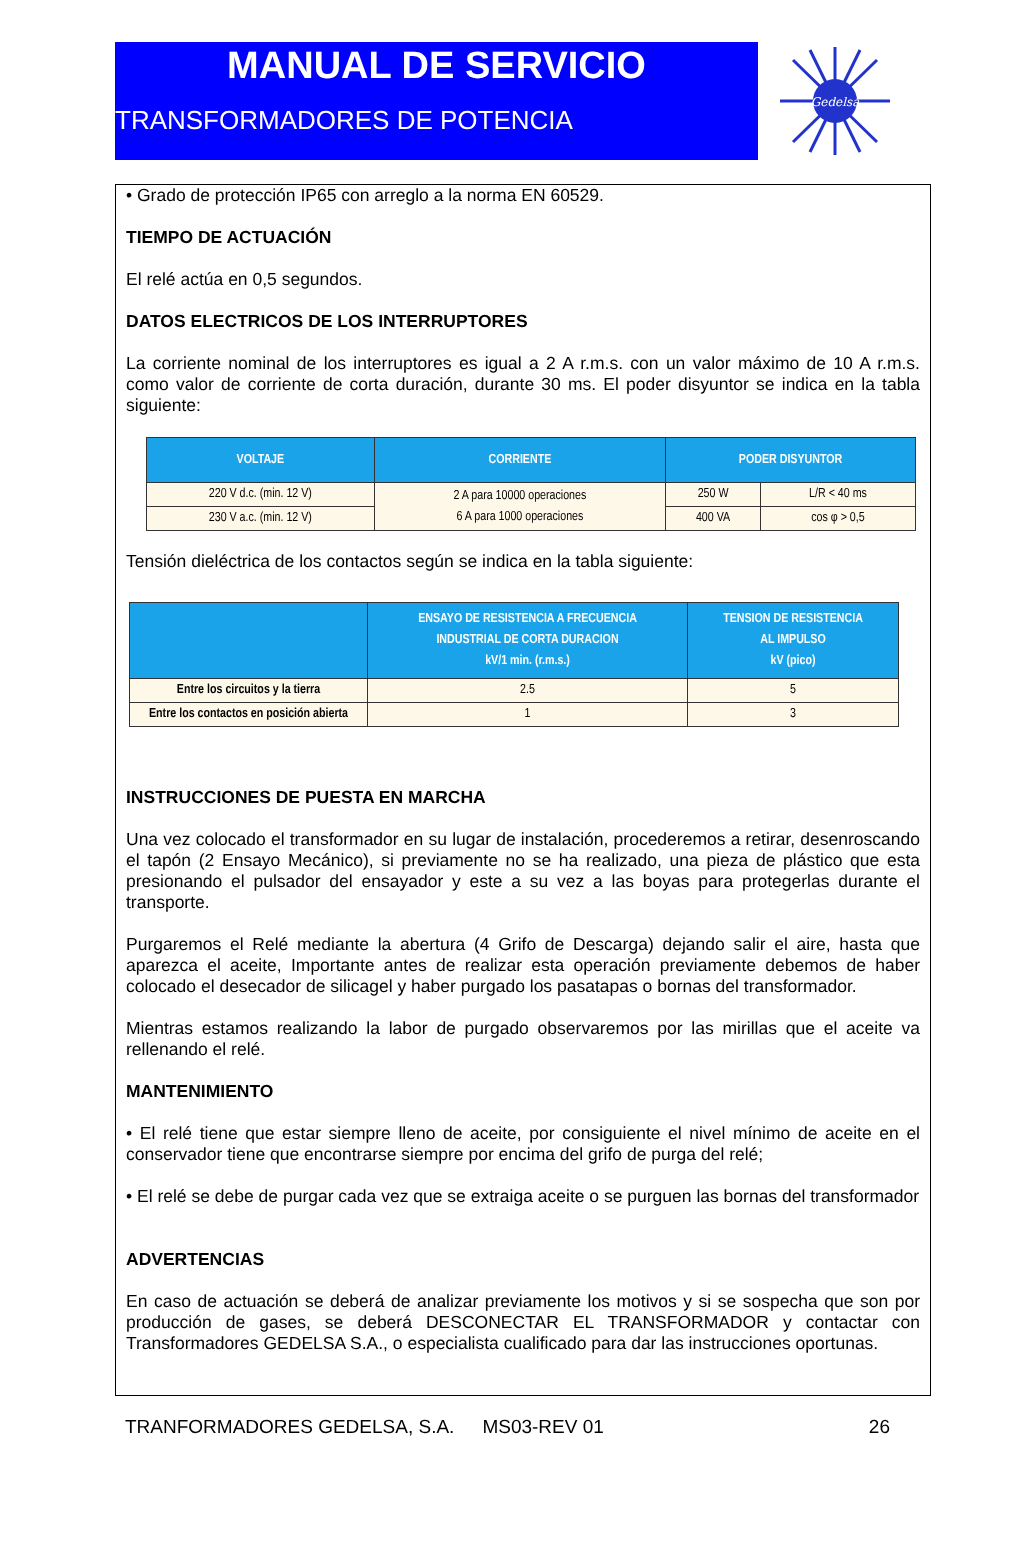MANUAL DE SERVICIO
TRANSFORMADORES DE POTENCIA
Gedelsa
• Grado de protección IP65 con arreglo a la norma EN 60529.
TIEMPO DE ACTUACIÓN
El relé actúa en 0,5 segundos.
DATOS ELECTRICOS DE LOS INTERRUPTORES
La corriente nominal de los interruptores es igual a 2 A r.m.s. con un valor máximo de 10 A r.m.s. como valor de corriente de corta duración, durante 30 ms. El poder disyuntor se indica en la tabla siguiente:
| VOLTAJE | CORRIENTE | PODER DISYUNTOR | |
| --- | --- | --- | --- |
| 220 V d.c. (min. 12 V) | 2 A para 10000 operaciones 6 A para 1000 operaciones | 250 W | L/R < 40 ms |
| 230 V a.c. (min. 12 V) | | 400 VA | cos φ > 0,5 |
Tensión dieléctrica de los contactos según se indica en la tabla siguiente:
| | ENSAYO DE RESISTENCIA A FRECUENCIA INDUSTRIAL DE CORTA DURACION kV/1 min. (r.m.s.) | TENSION DE RESISTENCIA AL IMPULSO kV (pico) |
| --- | --- | --- |
| Entre los circuitos y la tierra | 2.5 | 5 |
| Entre los contactos en posición abierta | 1 | 3 |
INSTRUCCIONES DE PUESTA EN MARCHA
Una vez colocado el transformador en su lugar de instalación, procederemos a retirar, desenroscando el tapón (2 Ensayo Mecánico), si previamente no se ha realizado, una pieza de plástico que esta presionando el pulsador del ensayador y este a su vez a las boyas para protegerlas durante el transporte.
Purgaremos el Relé mediante la abertura (4 Grifo de Descarga) dejando salir el aire, hasta que aparezca el aceite, Importante antes de realizar esta operación previamente debemos de haber colocado el desecador de silicagel y haber purgado los pasatapas o bornas del transformador.
Mientras estamos realizando la labor de purgado observaremos por las mirillas que el aceite va rellenando el relé.
MANTENIMIENTO
• El relé tiene que estar siempre lleno de aceite, por consiguiente el nivel mínimo de aceite en el conservador tiene que encontrarse siempre por encima del grifo de purga del relé;
• El relé se debe de purgar cada vez que se extraiga aceite o se purguen las bornas del transformador
ADVERTENCIAS
En caso de actuación se deberá de analizar previamente los motivos y si se sospecha que son por producción de gases, se deberá DESCONECTAR EL TRANSFORMADOR y contactar con Transformadores GEDELSA S.A., o especialista cualificado para dar las instrucciones oportunas.
TRANFORMADORES GEDELSA, S.A. MS03-REV 01 26